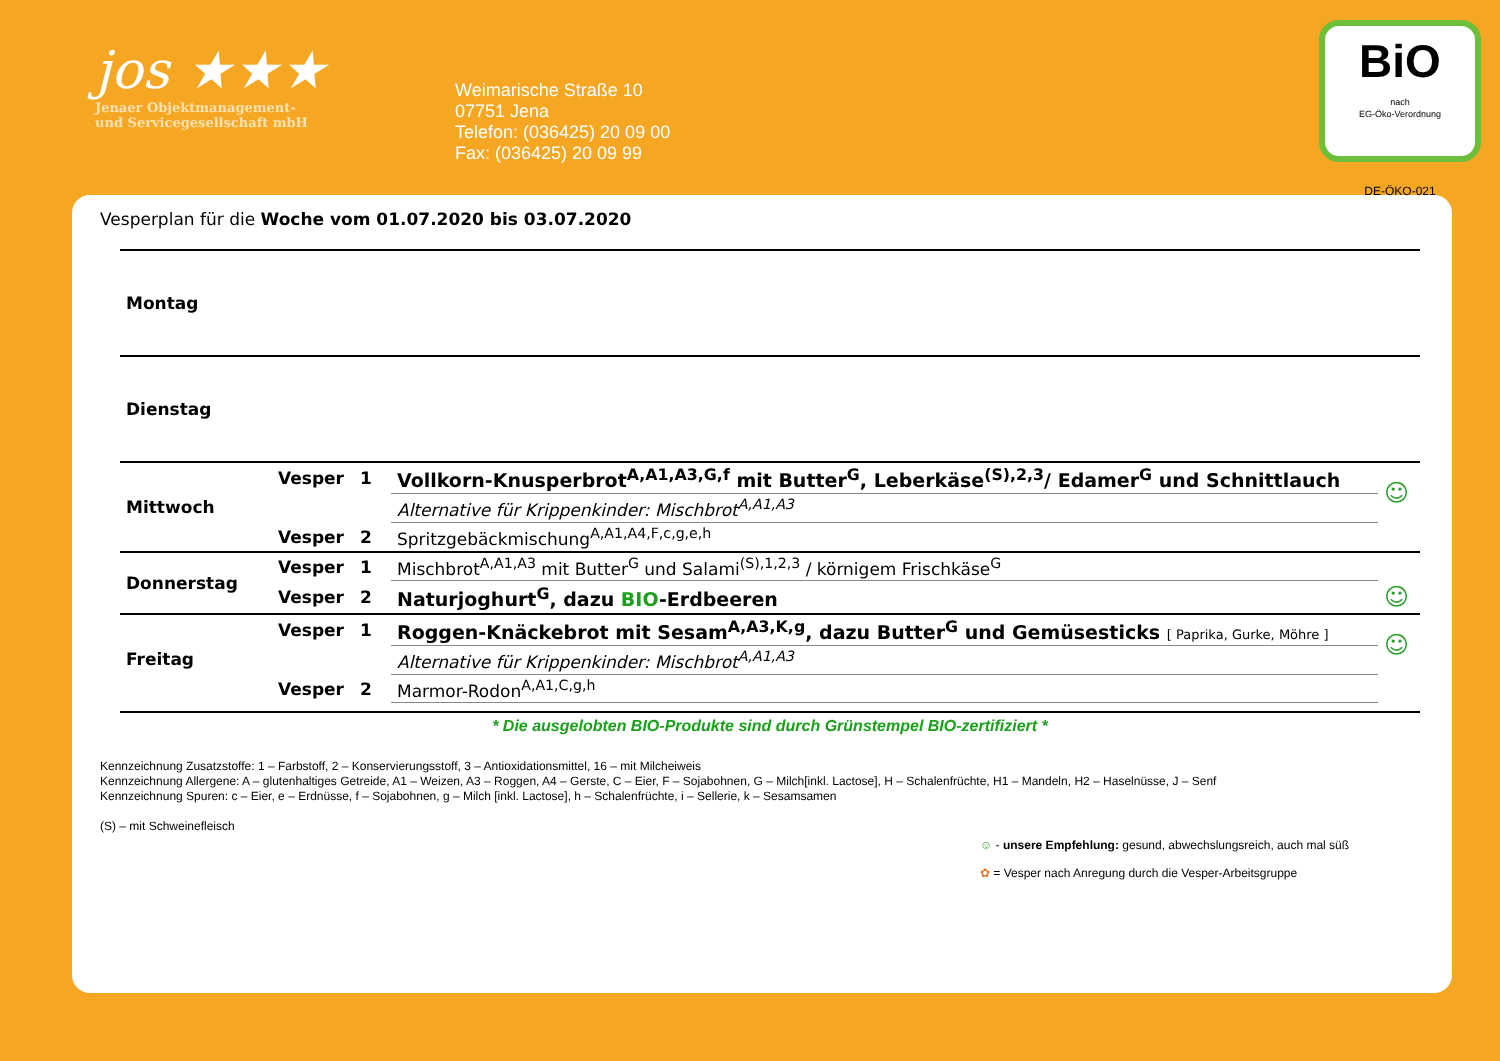jos ★★★
Jenaer Objektmanagement-
und Servicegesellschaft mbH
Weimarische Straße 10
07751 Jena
Telefon: (036425) 20 09 00
Fax: (036425) 20 09 99
BiO
nach
EG-Öko-Verordnung
DE-ÖKO-021
Vesperplan für die Woche vom 01.07.2020 bis 03.07.2020
| Montag | | | | |
| Dienstag | | | | |
| Mittwoch | Vesper | 1 | Vollkorn-Knusperbrot<sup>A,A1,A3,G,f</sup> mit Butter<sup>G</sup>, Leberkäse<sup>(S),2,3</sup>/ Edamer<sup>G</sup> und Schnittlauch | ☺ |
| | | | Alternative für Krippenkinder: Mischbrot<sup>A,A1,A3</sup> | |
| | Vesper | 2 | Spritzgebäckmischung<sup>A,A1,A4,F,c,g,e,h</sup> | |
| Donnerstag | Vesper | 1 | Mischbrot<sup>A,A1,A3</sup> mit Butter<sup>G</sup> und Salami<sup>(S),1,2,3</sup> / körnigem Frischkäse<sup>G</sup> | |
| | Vesper | 2 | Naturjoghurt<sup>G</sup>, dazu BIO -Erdbeeren | ☺ |
| Freitag | Vesper | 1 | Roggen-Knäckebrot mit Sesam<sup>A,A3,K,g</sup>, dazu Butter<sup>G</sup> und Gemüsesticks [ Paprika, Gurke, Möhre ] | ☺ |
| | | | Alternative für Krippenkinder: Mischbrot<sup>A,A1,A3</sup> | |
| | Vesper | 2 | Marmor-Rodon<sup>A,A1,C,g,h</sup> | |
* Die ausgelobten BIO-Produkte sind durch Grünstempel BIO-zertifiziert *
Kennzeichnung Zusatzstoffe: 1 – Farbstoff, 2 – Konservierungsstoff, 3 – Antioxidationsmittel, 16 – mit Milcheiweis
Kennzeichnung Allergene: A – glutenhaltiges Getreide, A1 – Weizen, A3 – Roggen, A4 – Gerste, C – Eier, F – Sojabohnen, G – Milch[inkl. Lactose], H – Schalenfrüchte, H1 – Mandeln, H2 – Haselnüsse, J – Senf
Kennzeichnung Spuren: c – Eier, e – Erdnüsse, f – Sojabohnen, g – Milch [inkl. Lactose], h – Schalenfrüchte, i – Sellerie, k – Sesamsamen
(S) – mit Schweinefleisch
☺ - unsere Empfehlung: gesund, abwechslungsreich, auch mal süß
✿ = Vesper nach Anregung durch die Vesper-Arbeitsgruppe